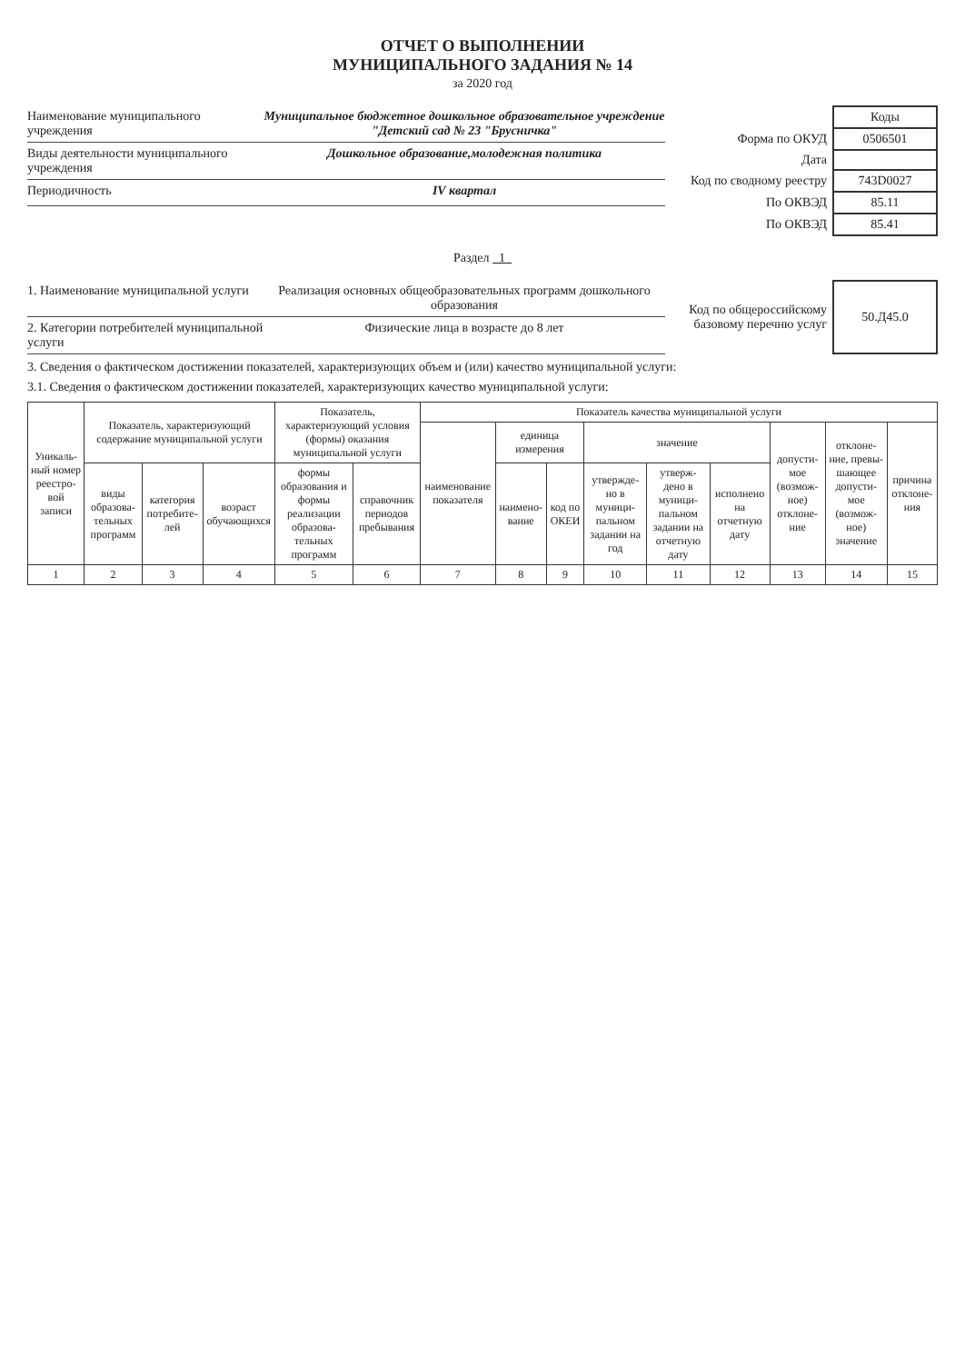ОТЧЕТ О ВЫПОЛНЕНИИ
МУНИЦИПАЛЬНОГО ЗАДАНИЯ № 14
за 2020 год
Наименование муниципального учреждения Муниципальное бюджетное дошкольное образовательное учреждение "Детский сад № 23 "Брусничка"
Виды деятельности муниципального учреждения Дошкольное образование,молодежная политика
Периодичность IV квартал
| | Коды |
| Форма по ОКУД | 0506501 |
| Дата | |
| Код по сводному реестру | 743D0027 |
| По ОКВЭД | 85.11 |
| По ОКВЭД | 85.41 |
Раздел 1
1. Наименование муниципальной услуги Реализация основных общеобразовательных программ дошкольного образования
2. Категории потребителей муниципальной услуги Физические лица в возрасте до 8 лет
| Код по общероссийскому базовому перечню услуг | 50.Д45.0 |
3. Сведения о фактическом достижении показателей, характеризующих объем и (или) качество муниципальной услуги:
3.1. Сведения о фактическом достижении показателей, характеризующих качество муниципальной услуги:
| Уникаль-ный номер реестро-вой записи | Показатель, характеризующий содержание муниципальной услуги | | | Показатель, характеризующий условия (формы) оказания муниципальной услуги | | Показатель качества муниципальной услуги | | | | | | | | |
| --- | --- | --- | --- | --- | --- | --- | --- | --- | --- | --- | --- | --- | --- | --- |
| | | | | | | наименование показателя | единица измерения | | значение | | | допусти-мое (возмож-ное) отклоне-ние | отклоне-ние, превы-шающее допусти-мое (возмож-ное) значение | причина отклоне-ния |
| | виды образова-тельных программ | категория потребите-лей | возраст обучающихся | формы образования и формы реализации образова-тельных программ | справочник периодов пребывания | | наимено-вание | код по ОКЕИ | утвержде-но в муници-пальном задании на год | утверж-дено в муници-пальном задании на отчетную дату | исполнено на отчетную дату | | | |
| 1 | 2 | 3 | 4 | 5 | 6 | 7 | 8 | 9 | 10 | 11 | 12 | 13 | 14 | 15 |